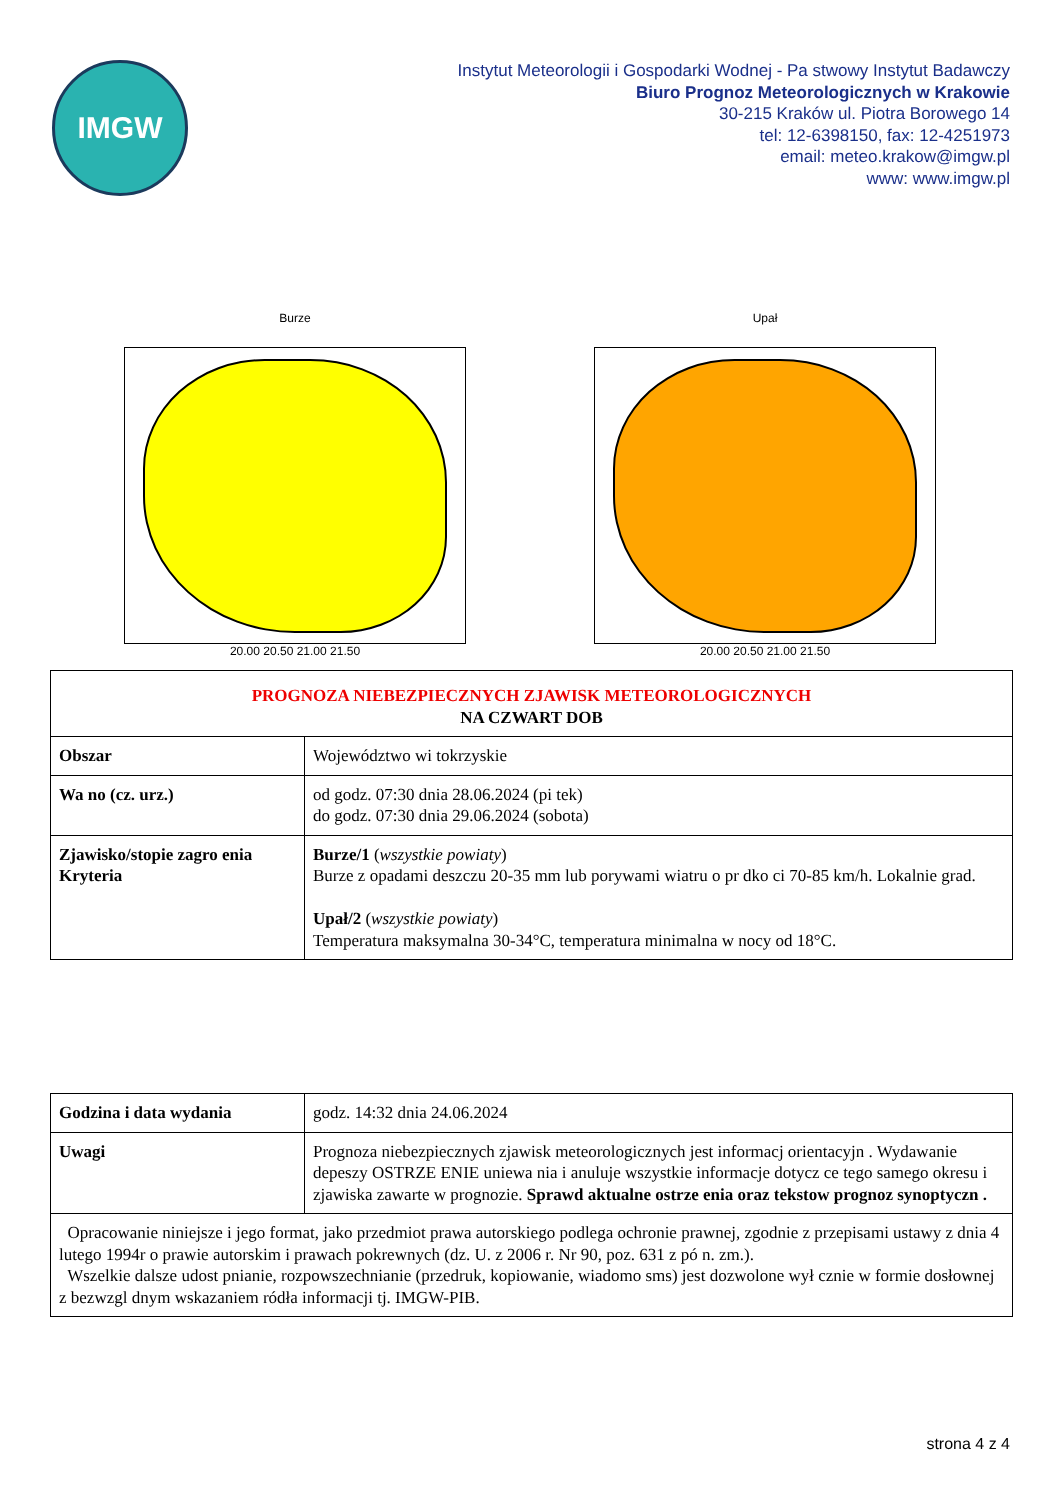IMGW
Instytut Meteorologii i Gospodarki Wodnej - Pa stwowy Instytut Badawczy
Biuro Prognoz Meteorologicznych w Krakowie
30-215 Kraków ul. Piotra Borowego 14
tel: 12-6398150, fax: 12-4251973
email: meteo.krakow@imgw.pl
www: www.imgw.pl
Burze
20.00 20.50 21.00 21.50
Upał
20.00 20.50 21.00 21.50
| PROGNOZA NIEBEZPIECZNYCH ZJAWISK METEOROLOGICZNYCH NA CZWART DOB | |
| Obszar | Województwo wi tokrzyskie |
| Wa no (cz. urz.) | od godz. 07:30 dnia 28.06.2024 (pi tek) do godz. 07:30 dnia 29.06.2024 (sobota) |
| Zjawisko/stopie zagro enia Kryteria | Burze/1 ( wszystkie powiaty ) Burze z opadami deszczu 20-35 mm lub porywami wiatru o pr dko ci 70-85 km/h. Lokalnie grad. Upał/2 ( wszystkie powiaty ) Temperatura maksymalna 30-34°C, temperatura minimalna w nocy od 18°C. |
| Godzina i data wydania | godz. 14:32 dnia 24.06.2024 |
| Uwagi | Prognoza niebezpiecznych zjawisk meteorologicznych jest informacj orientacyjn . Wydawanie depeszy OSTRZE ENIE uniewa nia i anuluje wszystkie informacje dotycz ce tego samego okresu i zjawiska zawarte w prognozie. Sprawd aktualne ostrze enia oraz tekstow prognoz synoptyczn . |
| Opracowanie niniejsze i jego format, jako przedmiot prawa autorskiego podlega ochronie prawnej, zgodnie z przepisami ustawy z dnia 4 lutego 1994r o prawie autorskim i prawach pokrewnych (dz. U. z 2006 r. Nr 90, poz. 631 z pó n. zm.). Wszelkie dalsze udost pnianie, rozpowszechnianie (przedruk, kopiowanie, wiadomo sms) jest dozwolone wył cznie w formie dosłownej z bezwzgl dnym wskazaniem ródła informacji tj. IMGW-PIB. | |
strona 4 z 4